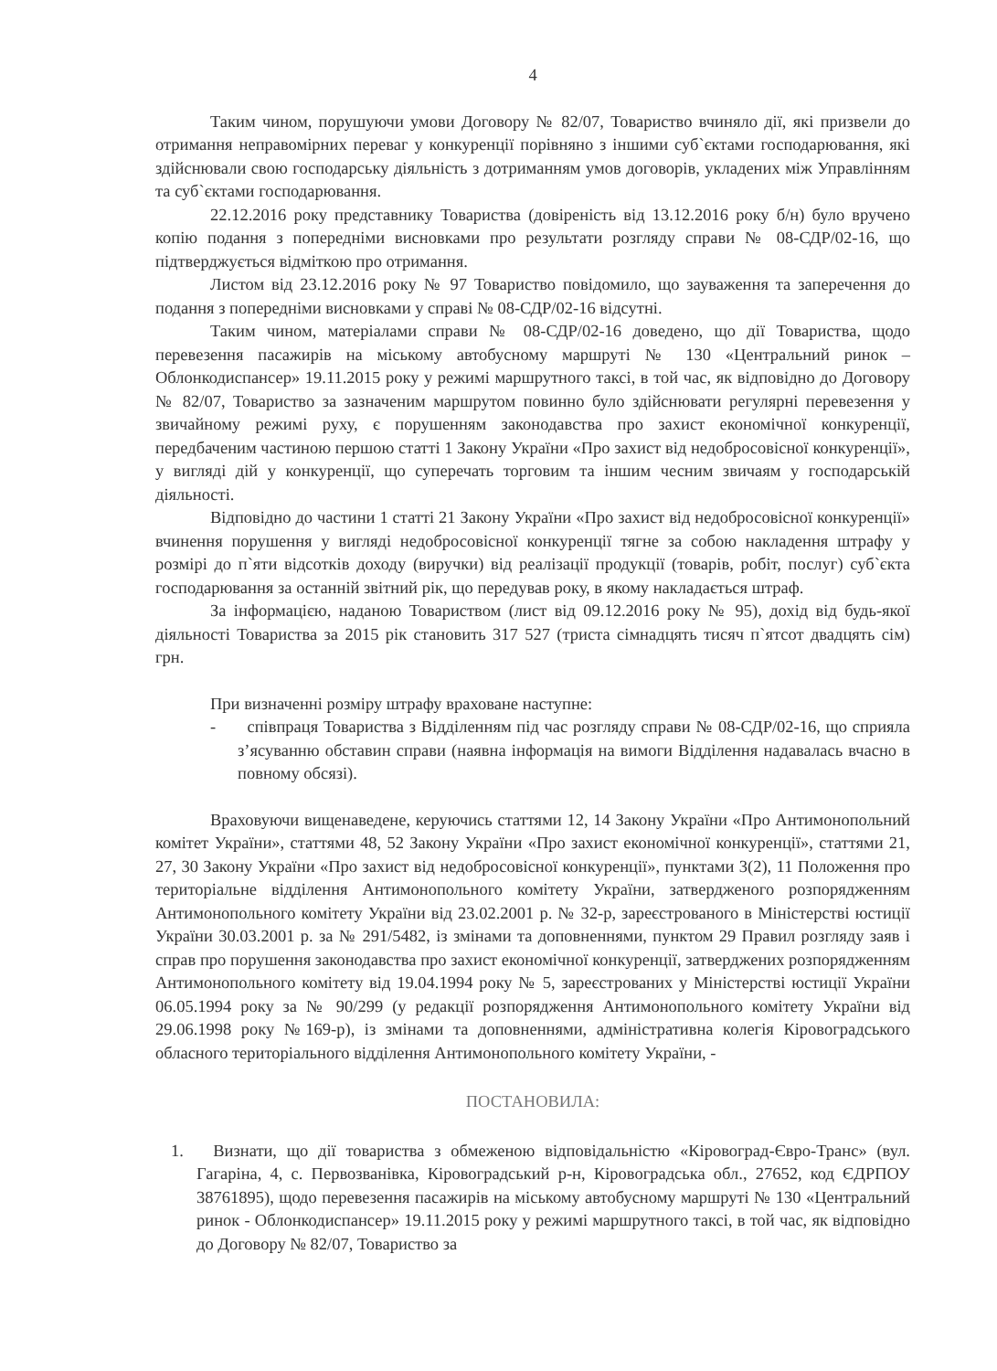4
Таким чином, порушуючи умови Договору № 82/07, Товариство вчиняло дії, які призвели до отримання неправомірних переваг у конкуренції порівняно з іншими суб`єктами господарювання, які здійснювали свою господарську діяльність з дотриманням умов договорів, укладених між Управлінням та суб`єктами господарювання.
22.12.2016 року представнику Товариства (довіреність від 13.12.2016 року б/н) було вручено копію подання з попередніми висновками про результати розгляду справи № 08-СДР/02-16, що підтверджується відміткою про отримання.
Листом від 23.12.2016 року № 97 Товариство повідомило, що зауваження та заперечення до подання з попередніми висновками у справі № 08-СДР/02-16 відсутні.
Таким чином, матеріалами справи № 08-СДР/02-16 доведено, що дії Товариства, щодо перевезення пасажирів на міському автобусному маршруті № 130 «Центральний ринок – Облонкодиспансер» 19.11.2015 року у режимі маршрутного таксі, в той час, як відповідно до Договору № 82/07, Товариство за зазначеним маршрутом повинно було здійснювати регулярні перевезення у звичайному режимі руху, є порушенням законодавства про захист економічної конкуренції, передбаченим частиною першою статті 1 Закону України «Про захист від недобросовісної конкуренції», у вигляді дій у конкуренції, що суперечать торговим та іншим чесним звичаям у господарській діяльності.
Відповідно до частини 1 статті 21 Закону України «Про захист від недобросовісної конкуренції» вчинення порушення у вигляді недобросовісної конкуренції тягне за собою накладення штрафу у розмірі до п`яти відсотків доходу (виручки) від реалізації продукції (товарів, робіт, послуг) суб`єкта господарювання за останній звітний рік, що передував року, в якому накладається штраф.
За інформацією, наданою Товариством (лист від 09.12.2016 року № 95), дохід від будь-якої діяльності Товариства за 2015 рік становить 317 527 (триста сімнадцять тисяч п`ятсот двадцять сім) грн.
При визначенні розміру штрафу враховане наступне:
- співпраця Товариства з Відділенням під час розгляду справи № 08-СДР/02-16, що сприяла з’ясуванню обставин справи (наявна інформація на вимоги Відділення надавалась вчасно в повному обсязі).
Враховуючи вищенаведене, керуючись статтями 12, 14 Закону України «Про Антимонопольний комітет України», статтями 48, 52 Закону України «Про захист економічної конкуренції», статтями 21, 27, 30 Закону України «Про захист від недобросовісної конкуренції», пунктами 3(2), 11 Положення про територіальне відділення Антимонопольного комітету України, затвердженого розпорядженням Антимонопольного комітету України від 23.02.2001 р. № 32-р, зареєстрованого в Міністерстві юстиції України 30.03.2001 р. за № 291/5482, із змінами та доповненнями, пунктом 29 Правил розгляду заяв і справ про порушення законодавства про захист економічної конкуренції, затверджених розпорядженням Антимонопольного комітету від 19.04.1994 року № 5, зареєстрованих у Міністерстві юстиції України 06.05.1994 року за № 90/299 (у редакції розпорядження Антимонопольного комітету України від 29.06.1998 року №169-р), із змінами та доповненнями, адміністративна колегія Кіровоградського обласного територіального відділення Антимонопольного комітету України, -
ПОСТАНОВИЛА:
1. Визнати, що дії товариства з обмеженою відповідальністю «Кіровоград-Євро-Транс» (вул. Гагаріна, 4, с. Первозванівка, Кіровоградський р-н, Кіровоградська обл., 27652, код ЄДРПОУ 38761895), щодо перевезення пасажирів на міському автобусному маршруті № 130 «Центральний ринок - Облонкодиспансер» 19.11.2015 року у режимі маршрутного таксі, в той час, як відповідно до Договору № 82/07, Товариство за